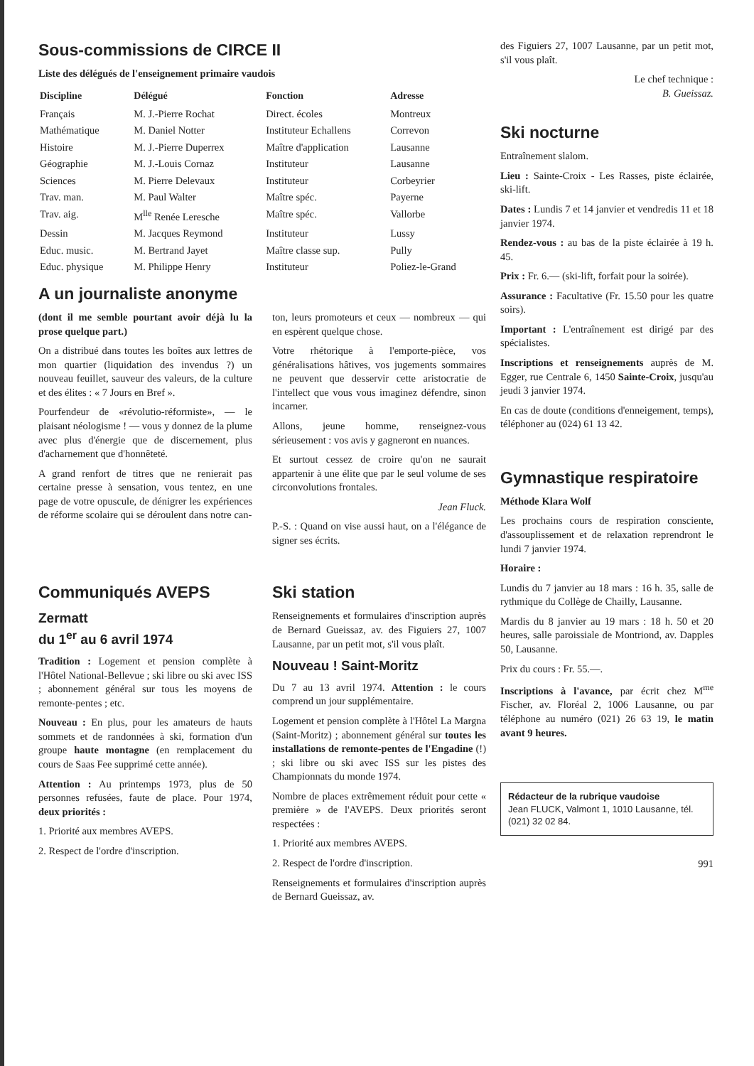Sous-commissions de CIRCE II
Liste des délégués de l'enseignement primaire vaudois
| Discipline | Délégué | Fonction | Adresse |
| --- | --- | --- | --- |
| Français | M. J.-Pierre Rochat | Direct. écoles | Montreux |
| Mathématique | M. Daniel Notter | Instituteur Echallens | Correvon |
| Histoire | M. J.-Pierre Duperrex | Maître d'application | Lausanne |
| Géographie | M. J.-Louis Cornaz | Instituteur | Lausanne |
| Sciences | M. Pierre Delevaux | Instituteur | Corbeyrier |
| Trav. man. | M. Paul Walter | Maître spéc. | Payerne |
| Trav. aig. | M<sup>lle</sup> Renée Leresche | Maître spéc. | Vallorbe |
| Dessin | M. Jacques Reymond | Instituteur | Lussy |
| Educ. music. | M. Bertrand Jayet | Maître classe sup. | Pully |
| Educ. physique | M. Philippe Henry | Instituteur | Poliez-le-Grand |
A un journaliste anonyme
(dont il me semble pourtant avoir déjà lu la prose quelque part.)
On a distribué dans toutes les boîtes aux lettres de mon quartier (liquidation des invendus ?) un nouveau feuillet, sauveur des valeurs, de la culture et des élites : « 7 Jours en Bref ».
Pourfendeur de «révolutio-réformiste», — le plaisant néologisme ! — vous y donnez de la plume avec plus d'énergie que de discernement, plus d'acharnement que d'honnêteté.
A grand renfort de titres que ne renierait pas certaine presse à sensation, vous tentez, en une page de votre opuscule, de dénigrer les expériences de réforme scolaire qui se déroulent dans notre can-
ton, leurs promoteurs et ceux — nombreux — qui en espèrent quelque chose.
Votre rhétorique à l'emporte-pièce, vos généralisations hâtives, vos jugements sommaires ne peuvent que desservir cette aristocratie de l'intellect que vous vous imaginez défendre, sinon incarner.
Allons, jeune homme, renseignez-vous sérieusement : vos avis y gagneront en nuances.
Et surtout cessez de croire qu'on ne saurait appartenir à une élite que par le seul volume de ses circonvolutions frontales.
Jean Fluck.
P.-S. : Quand on vise aussi haut, on a l'élégance de signer ses écrits.
Communiqués AVEPS
Zermatt
du 1<sup>er</sup> au 6 avril 1974
Tradition : Logement et pension complète à l'Hôtel National-Bellevue ; ski libre ou ski avec ISS ; abonnement général sur tous les moyens de remonte-pentes ; etc.
Nouveau : En plus, pour les amateurs de hauts sommets et de randonnées à ski, formation d'un groupe haute montagne (en remplacement du cours de Saas Fee supprimé cette année).
Attention : Au printemps 1973, plus de 50 personnes refusées, faute de place. Pour 1974, deux priorités :
1. Priorité aux membres AVEPS.
2. Respect de l'ordre d'inscription.
Ski station
Renseignements et formulaires d'inscription auprès de Bernard Gueissaz, av. des Figuiers 27, 1007 Lausanne, par un petit mot, s'il vous plaît.
Nouveau ! Saint-Moritz
Du 7 au 13 avril 1974. Attention : le cours comprend un jour supplémentaire.
Logement et pension complète à l'Hôtel La Margna (Saint-Moritz) ; abonnement général sur toutes les installations de remonte-pentes de l'Engadine (!) ; ski libre ou ski avec ISS sur les pistes des Championnats du monde 1974.
Nombre de places extrêmement réduit pour cette « première » de l'AVEPS. Deux priorités seront respectées :
1. Priorité aux membres AVEPS.
2. Respect de l'ordre d'inscription.
Renseignements et formulaires d'inscription auprès de Bernard Gueissaz, av.
des Figuiers 27, 1007 Lausanne, par un petit mot, s'il vous plaît.
Le chef technique :
B. Gueissaz.
Ski nocturne
Entraînement slalom.
Lieu : Sainte-Croix - Les Rasses, piste éclairée, ski-lift.
Dates : Lundis 7 et 14 janvier et vendredis 11 et 18 janvier 1974.
Rendez-vous : au bas de la piste éclairée à 19 h. 45.
Prix : Fr. 6.— (ski-lift, forfait pour la soirée).
Assurance : Facultative (Fr. 15.50 pour les quatre soirs).
Important : L'entraînement est dirigé par des spécialistes.
Inscriptions et renseignements auprès de M. Egger, rue Centrale 6, 1450 Sainte-Croix, jusqu'au jeudi 3 janvier 1974.
En cas de doute (conditions d'enneigement, temps), téléphoner au (024) 61 13 42.
Gymnastique respiratoire
Méthode Klara Wolf
Les prochains cours de respiration consciente, d'assouplissement et de relaxation reprendront le lundi 7 janvier 1974.
Horaire :
Lundis du 7 janvier au 18 mars : 16 h. 35, salle de rythmique du Collège de Chailly, Lausanne.
Mardis du 8 janvier au 19 mars : 18 h. 50 et 20 heures, salle paroissiale de Montriond, av. Dapples 50, Lausanne.
Prix du cours : Fr. 55.—.
Inscriptions à l'avance, par écrit chez M<sup>me</sup> Fischer, av. Floréal 2, 1006 Lausanne, ou par téléphone au numéro (021) 26 63 19, le matin avant 9 heures.
Rédacteur de la rubrique vaudoise
Jean FLUCK, Valmont 1, 1010 Lausanne, tél. (021) 32 02 84.
991